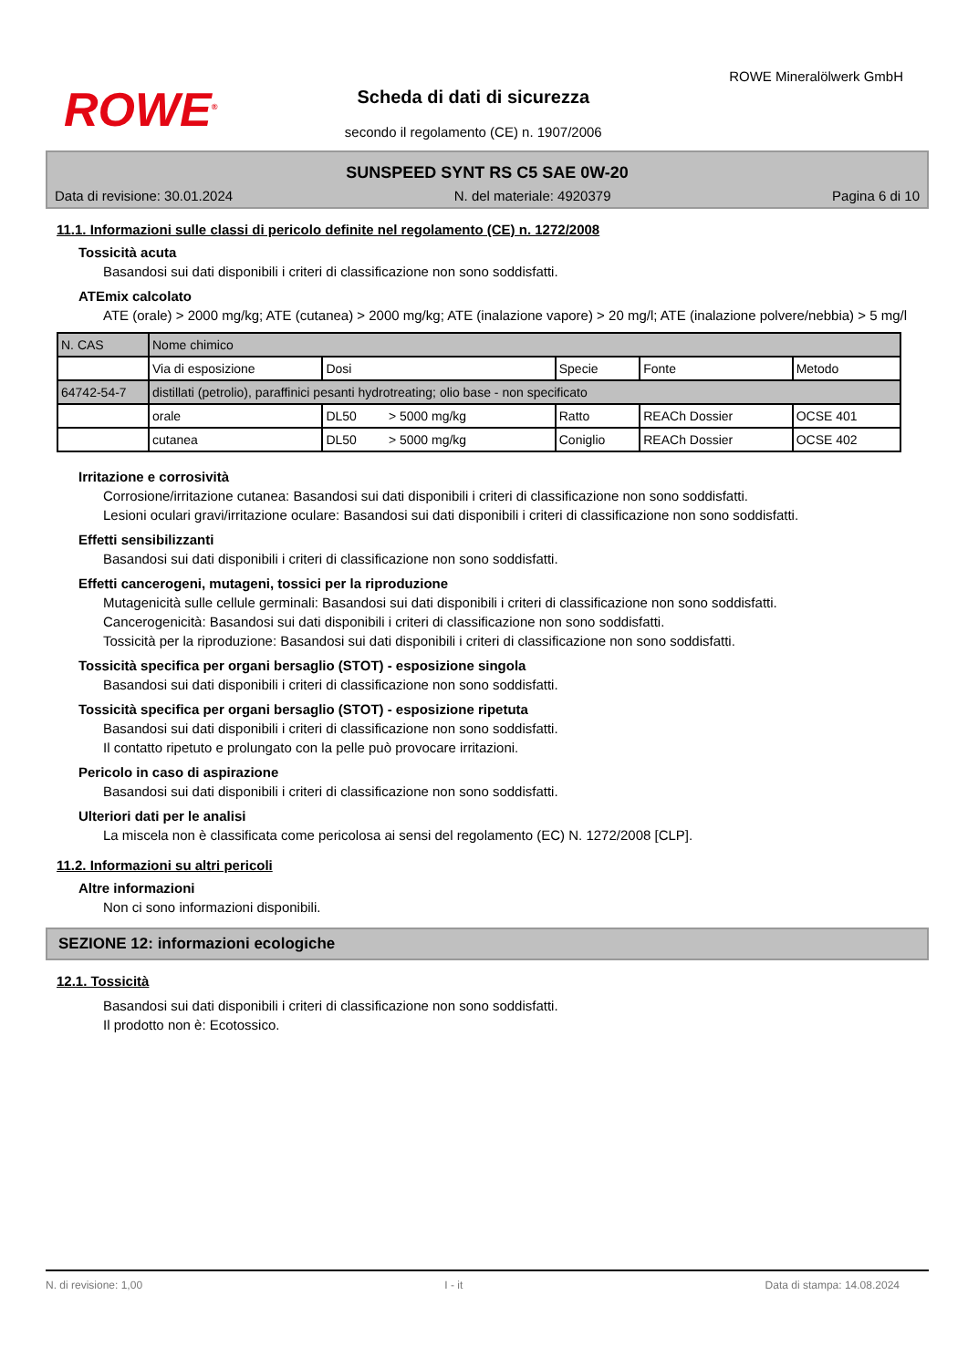ROWE<sup>®</sup>
Scheda di dati di sicurezza
secondo il regolamento (CE) n. 1907/2006
ROWE Mineralölwerk GmbH
SUNSPEED SYNT RS C5 SAE 0W-20
Data di revisione: 30.01.2024 N. del materiale: 4920379 Pagina 6 di 10
11.1. Informazioni sulle classi di pericolo definite nel regolamento (CE) n. 1272/2008
Tossicità acuta
Basandosi sui dati disponibili i criteri di classificazione non sono soddisfatti.
ATEmix calcolato
ATE (orale) > 2000 mg/kg; ATE (cutanea) > 2000 mg/kg; ATE (inalazione vapore) > 20 mg/l; ATE (inalazione polvere/nebbia) > 5 mg/l
| N. CAS | Nome chimico | | | | |
| | Via di esposizione | Dosi | Specie | Fonte | Metodo |
| 64742-54-7 | distillati (petrolio), paraffinici pesanti hydrotreating; olio base - non specificato | | | | |
| | orale | DL50 > 5000 mg/kg | Ratto | REACh Dossier | OCSE 401 |
| | cutanea | DL50 > 5000 mg/kg | Coniglio | REACh Dossier | OCSE 402 |
Irritazione e corrosività
Corrosione/irritazione cutanea: Basandosi sui dati disponibili i criteri di classificazione non sono soddisfatti.
Lesioni oculari gravi/irritazione oculare: Basandosi sui dati disponibili i criteri di classificazione non sono soddisfatti.
Effetti sensibilizzanti
Basandosi sui dati disponibili i criteri di classificazione non sono soddisfatti.
Effetti cancerogeni, mutageni, tossici per la riproduzione
Mutagenicità sulle cellule germinali: Basandosi sui dati disponibili i criteri di classificazione non sono soddisfatti.
Cancerogenicità: Basandosi sui dati disponibili i criteri di classificazione non sono soddisfatti.
Tossicità per la riproduzione: Basandosi sui dati disponibili i criteri di classificazione non sono soddisfatti.
Tossicità specifica per organi bersaglio (STOT) - esposizione singola
Basandosi sui dati disponibili i criteri di classificazione non sono soddisfatti.
Tossicità specifica per organi bersaglio (STOT) - esposizione ripetuta
Basandosi sui dati disponibili i criteri di classificazione non sono soddisfatti.
Il contatto ripetuto e prolungato con la pelle può provocare irritazioni.
Pericolo in caso di aspirazione
Basandosi sui dati disponibili i criteri di classificazione non sono soddisfatti.
Ulteriori dati per le analisi
La miscela non è classificata come pericolosa ai sensi del regolamento (EC) N. 1272/2008 [CLP].
11.2. Informazioni su altri pericoli
Altre informazioni
Non ci sono informazioni disponibili.
SEZIONE 12: informazioni ecologiche
12.1. Tossicità
Basandosi sui dati disponibili i criteri di classificazione non sono soddisfatti.
Il prodotto non è: Ecotossico.
N. di revisione: 1,00 I - it Data di stampa: 14.08.2024